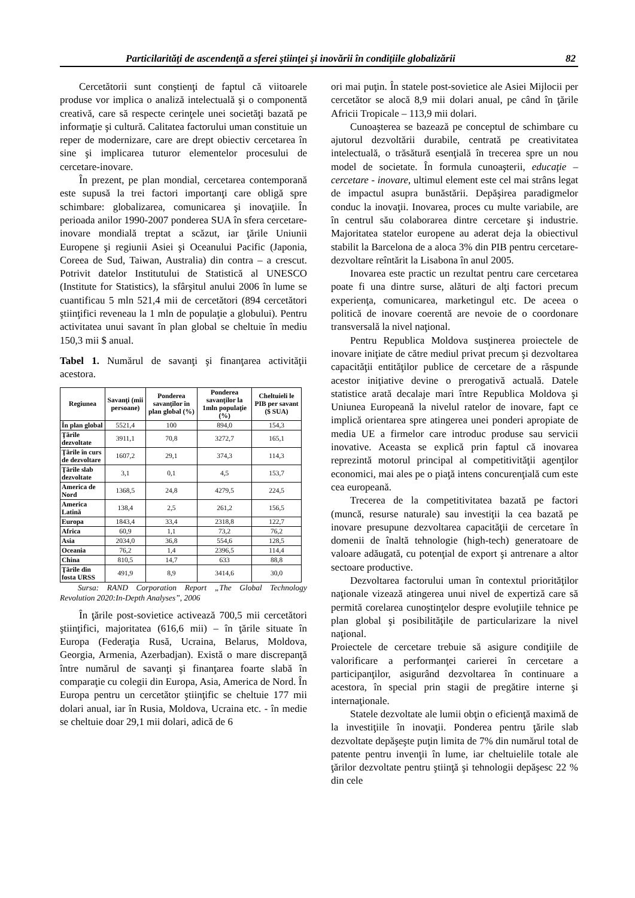Particilarităţi de ascendenţă a sferei ştiinţei şi inovării în condiţiile globalizării 82
Cercetătorii sunt conştienţi de faptul că viitoarele produse vor implica o analiză intelectuală şi o componentă creativă, care să respecte cerinţele unei societăţi bazată pe informaţie şi cultură. Calitatea factorului uman constituie un reper de modernizare, care are drept obiectiv cercetarea în sine şi implicarea tuturor elementelor procesului de cercetare-inovare.
În prezent, pe plan mondial, cercetarea contemporană este supusă la trei factori importanţi care obligă spre schimbare: globalizarea, comunicarea şi inovaţiile. În perioada anilor 1990-2007 ponderea SUA în sfera cercetare-inovare mondială treptat a scăzut, iar ţările Uniunii Europene şi regiunii Asiei şi Oceanului Pacific (Japonia, Coreea de Sud, Taiwan, Australia) din contra – a crescut. Potrivit datelor Institutului de Statistică al UNESCO (Institute for Statistics), la sfârşitul anului 2006 în lume se cuantificau 5 mln 521,4 mii de cercetători (894 cercetători ştiinţifici reveneau la 1 mln de populaţie a globului). Pentru activitatea unui savant în plan global se cheltuie în mediu 150,3 mii $ anual.
Tabel 1. Numărul de savanţi şi finanţarea activităţii acestora.
| Regiunea | Savanţi (mii persoane) | Ponderea savanţilor în plan global (%) | Ponderea savanţilor la 1mln populaţie (%) | Cheltuieli le PIB per savant ($ SUA) |
| --- | --- | --- | --- | --- |
| În plan global | 5521,4 | 100 | 894,0 | 154,3 |
| Ţările dezvoltate | 3911,1 | 70,8 | 3272,7 | 165,1 |
| Ţările în curs de dezvoltare | 1607,2 | 29,1 | 374,3 | 114,3 |
| Ţările slab dezvoltate | 3,1 | 0,1 | 4,5 | 153,7 |
| America de Nord | 1368,5 | 24,8 | 4279,5 | 224,5 |
| America Latină | 138,4 | 2,5 | 261,2 | 156,5 |
| Europa | 1843,4 | 33,4 | 2318,8 | 122,7 |
| Africa | 60,9 | 1,1 | 73,2 | 76,2 |
| Asia | 2034,0 | 36,8 | 554,6 | 128,5 |
| Oceania | 76,2 | 1,4 | 2396,5 | 114,4 |
| China | 810,5 | 14,7 | 633 | 88,8 |
| Ţările din fosta URSS | 491,9 | 8,9 | 3414,6 | 30,0 |
Sursa: RAND Corporation Report „The Global Technology Revolution 2020:In-Depth Analyses”, 2006
În ţările post-sovietice activează 700,5 mii cercetători ştiinţifici, majoritatea (616,6 mii) – în ţările situate în Europa (Federaţia Rusă, Ucraina, Belarus, Moldova, Georgia, Armenia, Azerbadjan). Există o mare discrepanţă între numărul de savanţi şi finanţarea foarte slabă în comparaţie cu colegii din Europa, Asia, America de Nord. În Europa pentru un cercetător ştiinţific se cheltuie 177 mii dolari anual, iar în Rusia, Moldova, Ucraina etc. - în medie se cheltuie doar 29,1 mii dolari, adică de 6
ori mai puţin. În statele post-sovietice ale Asiei Mijlocii per cercetător se alocă 8,9 mii dolari anual, pe când în ţările Africii Tropicale – 113,9 mii dolari.
Cunoaşterea se bazează pe conceptul de schimbare cu ajutorul dezvoltării durabile, centrată pe creativitatea intelectuală, o trăsătură esenţială în trecerea spre un nou model de societate. În formula cunoaşterii, educaţie – cercetare - inovare, ultimul element este cel mai strâns legat de impactul asupra bunăstării. Depăşirea paradigmelor conduc la inovaţii. Inovarea, proces cu multe variabile, are în centrul său colaborarea dintre cercetare şi industrie. Majoritatea statelor europene au aderat deja la obiectivul stabilit la Barcelona de a aloca 3% din PIB pentru cercetare-dezvoltare reîntărit la Lisabona în anul 2005.
Inovarea este practic un rezultat pentru care cercetarea poate fi una dintre surse, alături de alţi factori precum experienţa, comunicarea, marketingul etc. De aceea o politică de inovare coerentă are nevoie de o coordonare transversală la nivel naţional.
Pentru Republica Moldova susţinerea proiectele de inovare iniţiate de către mediul privat precum şi dezvoltarea capacităţii entităţilor publice de cercetare de a răspunde acestor iniţiative devine o prerogativă actuală. Datele statistice arată decalaje mari între Republica Moldova şi Uniunea Europeană la nivelul ratelor de inovare, fapt ce implică orientarea spre atingerea unei ponderi apropiate de media UE a firmelor care introduc produse sau servicii inovative. Aceasta se explică prin faptul că inovarea reprezintă motorul principal al competitivităţii agenţilor economici, mai ales pe o piaţă intens concurenţială cum este cea europeană.
Trecerea de la competitivitatea bazată pe factori (muncă, resurse naturale) sau investiţii la cea bazată pe inovare presupune dezvoltarea capacităţii de cercetare în domenii de înaltă tehnologie (high-tech) generatoare de valoare adăugată, cu potenţial de export şi antrenare a altor sectoare productive.
Dezvoltarea factorului uman în contextul priorităţilor naţionale vizează atingerea unui nivel de expertiză care să permită corelarea cunoştinţelor despre evoluţiile tehnice pe plan global şi posibilităţile de particularizare la nivel naţional.
Proiectele de cercetare trebuie să asigure condiţiile de valorificare a performanţei carierei în cercetare a participanţilor, asigurând dezvoltarea în continuare a acestora, în special prin stagii de pregătire interne şi internaţionale.
Statele dezvoltate ale lumii obţin o eficienţă maximă de la investiţiile în inovaţii. Ponderea pentru ţările slab dezvoltate depăşeşte puţin limita de 7% din numărul total de patente pentru invenţii în lume, iar cheltuielile totale ale ţărilor dezvoltate pentru ştiinţă şi tehnologii depăşesc 22 % din cele